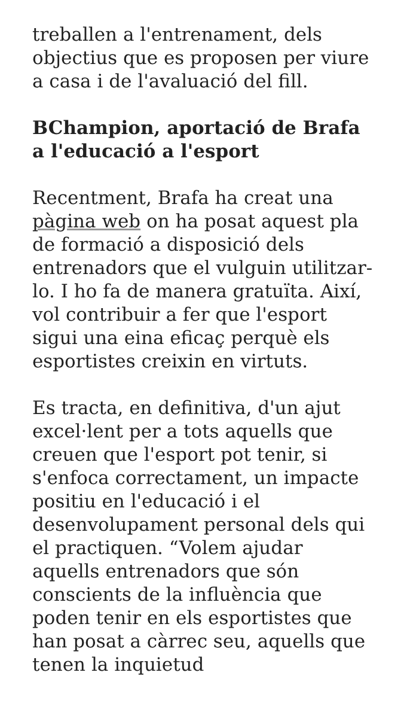treballen a l'entrenament, dels objectius que es proposen per viure a casa i de l'avaluació del fill.
BChampion, aportació de Brafa a l'educació a l'esport
Recentment, Brafa ha creat una pàgina web on ha posat aquest pla de formació a disposició dels entrenadors que el vulguin utilitzar-lo. I ho fa de manera gratuïta. Així, vol contribuir a fer que l'esport sigui una eina eficaç perquè els esportistes creixin en virtuts.
Es tracta, en definitiva, d'un ajut excel·lent per a tots aquells que creuen que l'esport pot tenir, si s'enfoca correctament, un impacte positiu en l'educació i el desenvolupament personal dels qui el practiquen. “Volem ajudar aquells entrenadors que són conscients de la influència que poden tenir en els esportistes que han posat a càrrec seu, aquells que tenen la inquietud